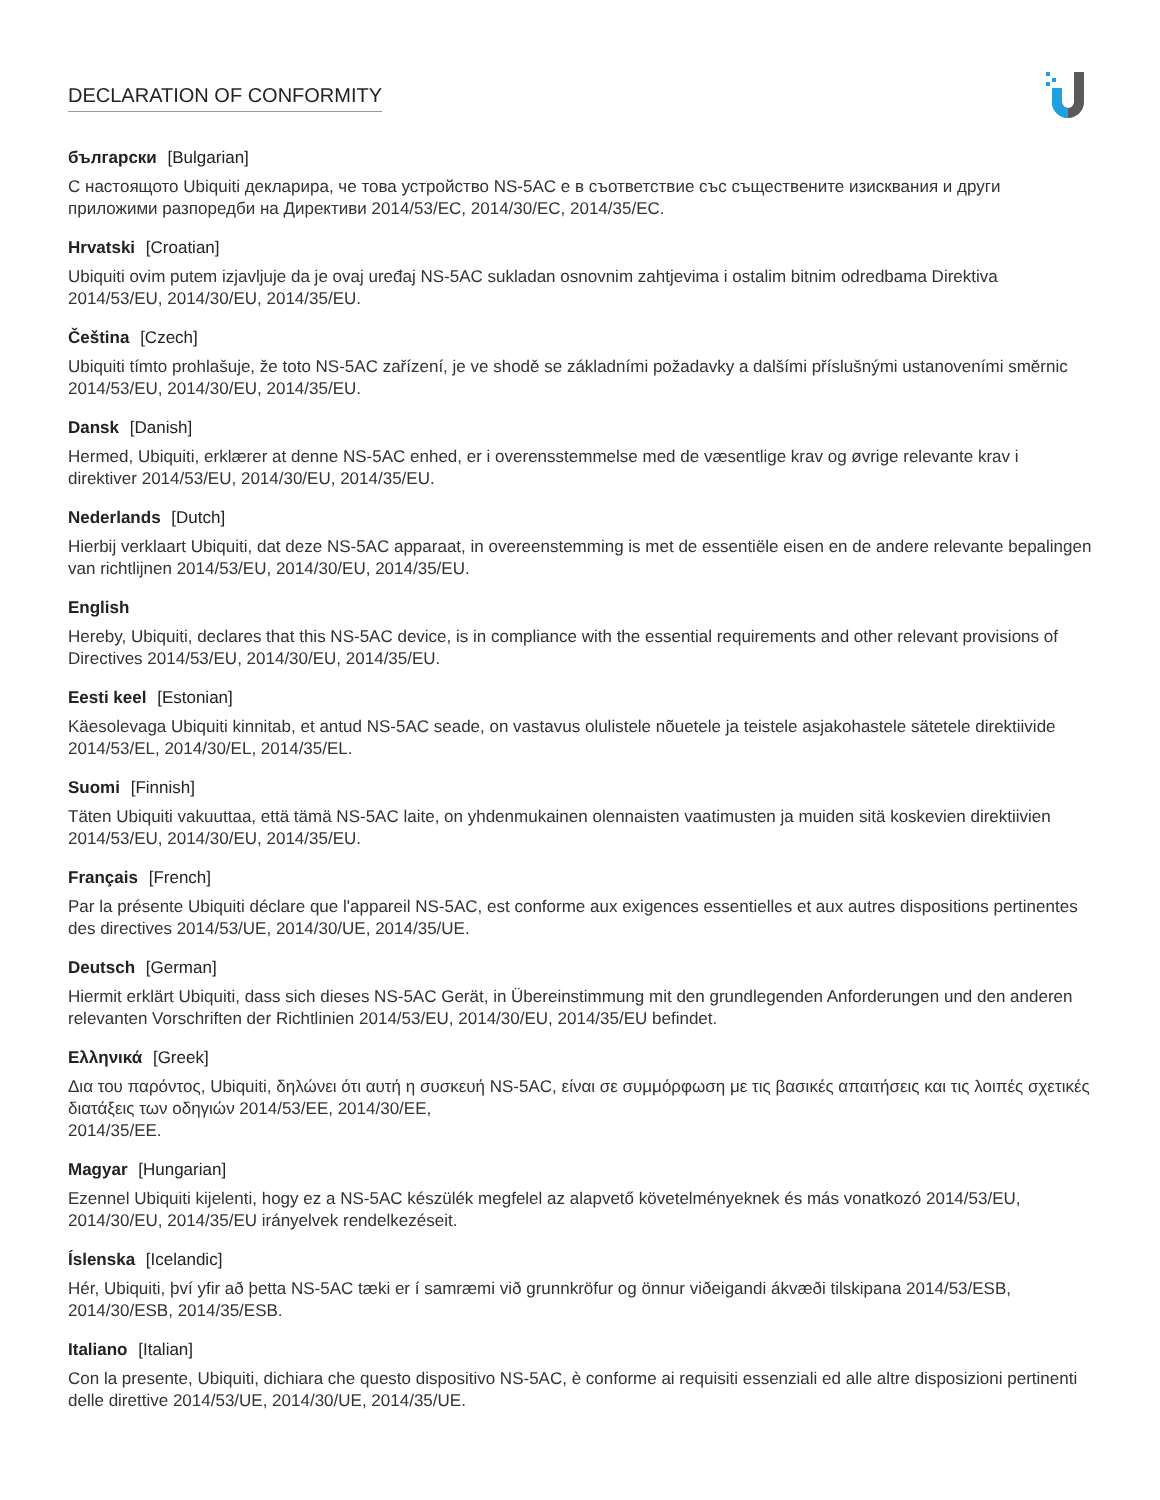DECLARATION OF CONFORMITY
български [Bulgarian]
С настоящото Ubiquiti декларира, че това устройство NS-5AC е в съответствие със съществените изисквания и други приложими разпоредби на Директиви 2014/53/EC, 2014/30/ЕС, 2014/35/ЕС.
Hrvatski [Croatian]
Ubiquiti ovim putem izjavljuje da je ovaj uređaj NS-5AC sukladan osnovnim zahtjevima i ostalim bitnim odredbama Direktiva 2014/53/EU, 2014/30/EU, 2014/35/EU.
Čeština [Czech]
Ubiquiti tímto prohlašuje, že toto NS-5AC zařízení, je ve shodě se základními požadavky a dalšími příslušnými ustanoveními směrnic 2014/53/EU, 2014/30/EU, 2014/35/EU.
Dansk [Danish]
Hermed, Ubiquiti, erklærer at denne NS-5AC enhed, er i overensstemmelse med de væsentlige krav og øvrige relevante krav i direktiver 2014/53/EU, 2014/30/EU, 2014/35/EU.
Nederlands [Dutch]
Hierbij verklaart Ubiquiti, dat deze NS-5AC apparaat, in overeenstemming is met de essentiële eisen en de andere relevante bepalingen van richtlijnen 2014/53/EU, 2014/30/EU, 2014/35/EU.
English
Hereby, Ubiquiti, declares that this NS-5AC device, is in compliance with the essential requirements and other relevant provisions of Directives 2014/53/EU, 2014/30/EU, 2014/35/EU.
Eesti keel [Estonian]
Käesolevaga Ubiquiti kinnitab, et antud NS-5AC seade, on vastavus olulistele nõuetele ja teistele asjakohastele sätetele direktiivide 2014/53/EL, 2014/30/EL, 2014/35/EL.
Suomi [Finnish]
Täten Ubiquiti vakuuttaa, että tämä NS-5AC laite, on yhdenmukainen olennaisten vaatimusten ja muiden sitä koskevien direktiivien 2014/53/EU, 2014/30/EU, 2014/35/EU.
Français [French]
Par la présente Ubiquiti déclare que l'appareil NS-5AC, est conforme aux exigences essentielles et aux autres dispositions pertinentes des directives 2014/53/UE, 2014/30/UE, 2014/35/UE.
Deutsch [German]
Hiermit erklärt Ubiquiti, dass sich dieses NS-5AC Gerät, in Übereinstimmung mit den grundlegenden Anforderungen und den anderen relevanten Vorschriften der Richtlinien 2014/53/EU, 2014/30/EU, 2014/35/EU befindet.
Ελληνικά [Greek]
Δια του παρόντος, Ubiquiti, δηλώνει ότι αυτή η συσκευή NS-5AC, είναι σε συμμόρφωση με τις βασικές απαιτήσεις και τις λοιπές σχετικές διατάξεις των οδηγιών 2014/53/EE, 2014/30/EE,
2014/35/EE.
Magyar [Hungarian]
Ezennel Ubiquiti kijelenti, hogy ez a NS-5AC készülék megfelel az alapvető követelményeknek és más vonatkozó 2014/53/EU, 2014/30/EU, 2014/35/EU irányelvek rendelkezéseit.
Íslenska [Icelandic]
Hér, Ubiquiti, því yfir að þetta NS-5AC tæki er í samræmi við grunnkröfur og önnur viðeigandi ákvæði tilskipana 2014/53/ESB, 2014/30/ESB, 2014/35/ESB.
Italiano [Italian]
Con la presente, Ubiquiti, dichiara che questo dispositivo NS-5AC, è conforme ai requisiti essenziali ed alle altre disposizioni pertinenti delle direttive 2014/53/UE, 2014/30/UE, 2014/35/UE.